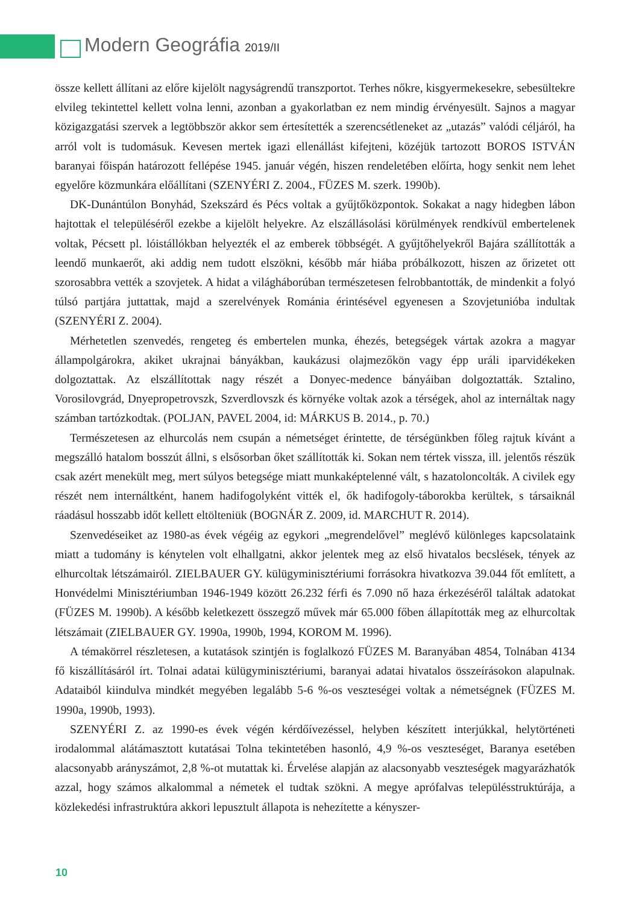Modern Geográfia 2019/II
össze kellett állítani az előre kijelölt nagyságrendű transzportot. Terhes nőkre, kisgyermekesekre, sebesültekre elvileg tekintettel kellett volna lenni, azonban a gyakorlatban ez nem mindig érvényesült. Sajnos a magyar közigazgatási szervek a legtöbbször akkor sem értesítették a szerencsétleneket az „utazás” valódi céljáról, ha arról volt is tudomásuk. Kevesen mertek igazi ellenállást kifejteni, közéjük tartozott BOROS ISTVÁN baranyai főispán határozott fellépése 1945. január végén, hiszen rendeletében előírta, hogy senkit nem lehet egyelőre közmunkára előállítani (SZENYÉRI Z. 2004., FÜZES M. szerk. 1990b).
DK-Dunántúlon Bonyhád, Szekszárd és Pécs voltak a gyűjtőközpontok. Sokakat a nagy hidegben lábon hajtottak el településéről ezekbe a kijelölt helyekre. Az elszállásolási körülmények rendkívül embertelenek voltak, Pécsett pl. lóistállókban helyezték el az emberek többségét. A gyűjtőhelyekről Bajára szállították a leendő munkaerőt, aki addig nem tudott elszökni, később már hiába próbálkozott, hiszen az őrizetet ott szorosabbra vették a szovjetek. A hidat a világháborúban természetesen felrobbantották, de mindenkit a folyó túlsó partjára juttattak, majd a szerelvények Románia érintésével egyenesen a Szovjetunióba indultak (SZENYÉRI Z. 2004).
Mérhetetlen szenvedés, rengeteg és embertelen munka, éhezés, betegségek vártak azokra a magyar állampolgárokra, akiket ukrajnai bányákban, kaukázusi olajmezőkön vagy épp uráli iparvidékeken dolgoztattak. Az elszállítottak nagy részét a Donyec-medence bányáiban dolgoztatták. Sztalino, Vorosilovgrád, Dnyepropetrovszk, Szverdlovszk és környéke voltak azok a térségek, ahol az internáltak nagy számban tartózkodtak. (POLJAN, PAVEL 2004, id: MÁRKUS B. 2014., p. 70.)
Természetesen az elhurcolás nem csupán a németséget érintette, de térségünkben főleg rajtuk kívánt a megszálló hatalom bosszút állni, s elsősorban őket szállították ki. Sokan nem tértek vissza, ill. jelentős részük csak azért menekült meg, mert súlyos betegsége miatt munkaképtelenné vált, s hazatoloncolták. A civilek egy részét nem internáltként, hanem hadifogolyként vitték el, ők hadifogoly-táborokba kerültek, s társaiknál ráadásul hosszabb időt kellett eltölteniük (BOGNÁR Z. 2009, id. MARCHUT R. 2014).
Szenvedéseiket az 1980-as évek végéig az egykori „megrendelővel” meglévő különleges kapcsolataink miatt a tudomány is kénytelen volt elhallgatni, akkor jelentek meg az első hivatalos becslések, tények az elhurcoltak létszámairól. ZIELBAUER GY. külügyminisztériumi forrásokra hivatkozva 39.044 főt említett, a Honvédelmi Minisztériumban 1946-1949 között 26.232 férfi és 7.090 nő haza érkezéséről találtak adatokat (FÜZES M. 1990b). A később keletkezett összegző művek már 65.000 főben állapították meg az elhurcoltak létszámait (ZIELBAUER GY. 1990a, 1990b, 1994, KOROM M. 1996).
A témakörrel részletesen, a kutatások szintjén is foglalkozó FÜZES M. Baranyában 4854, Tolnában 4134 fő kiszállításáról írt. Tolnai adatai külügyminisztériumi, baranyai adatai hivatalos összeírásokon alapulnak. Adataiból kiindulva mindkét megyében legalább 5-6 %-os veszteségei voltak a németségnek (FÜZES M. 1990a, 1990b, 1993).
SZENYÉRI Z. az 1990-es évek végén kérdőívezéssel, helyben készített interjúkkal, helytörténeti irodalommal alátámasztott kutatásai Tolna tekintetében hasonló, 4,9 %-os veszteséget, Baranya esetében alacsonyabb arányszámot, 2,8 %-ot mutattak ki. Érvelése alapján az alacsonyabb veszteségek magyarázhatók azzal, hogy számos alkalommal a németek el tudtak szökni. A megye aprófalvas településstruktúrája, a közlekedési infrastruktúra akkori lepusztult állapota is nehezítette a kényszer-
10